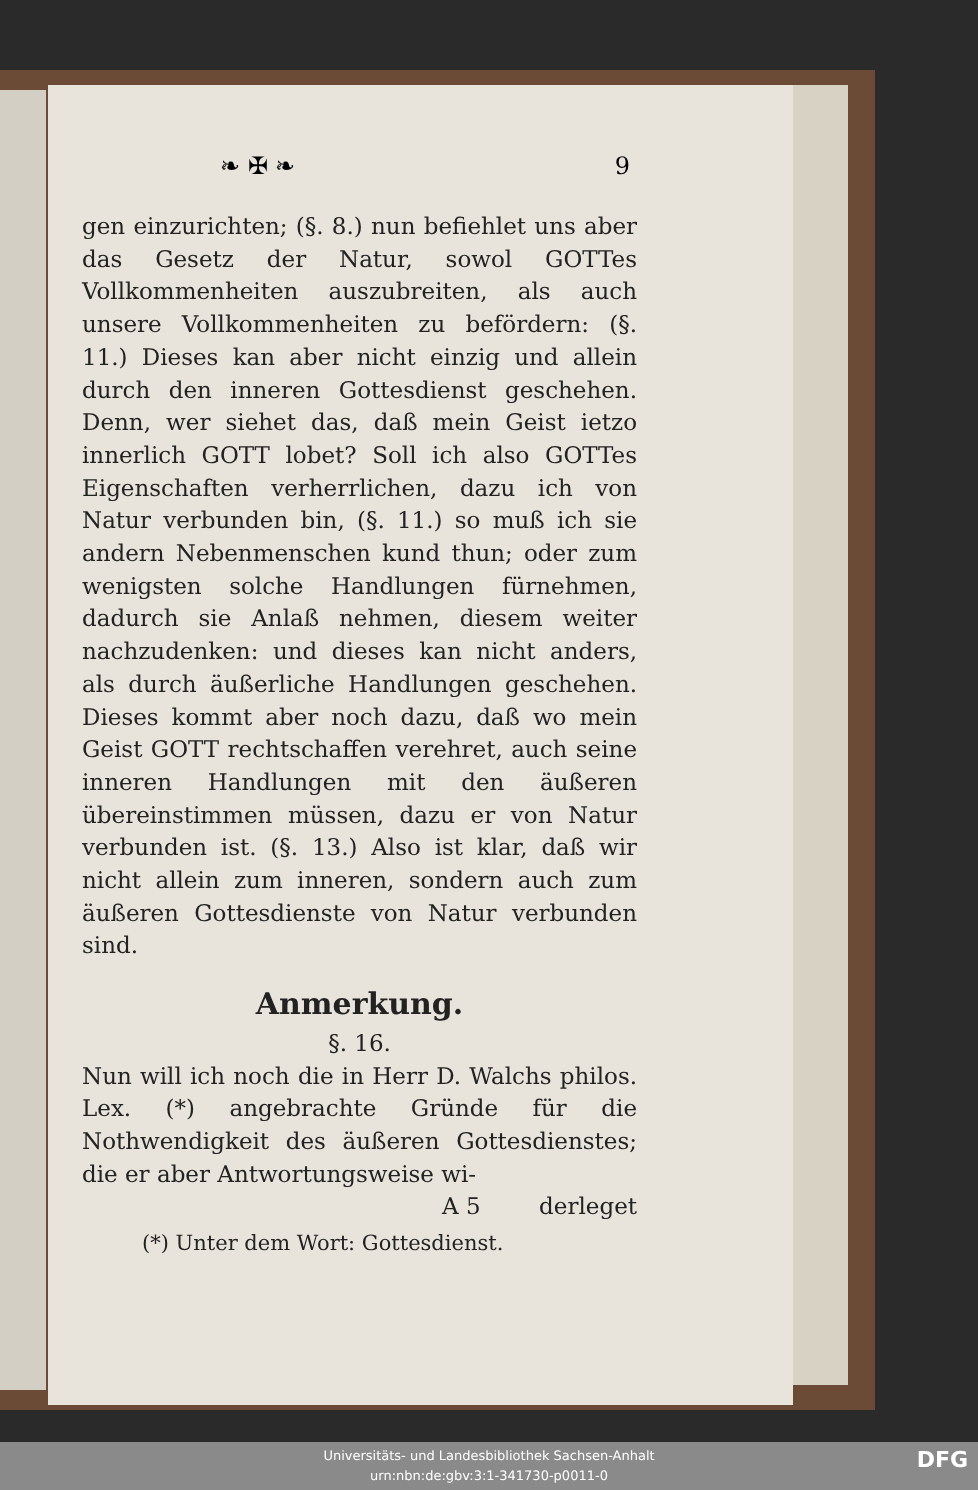❧ ✠ ❧ 9
gen einzurichten; (§. 8.) nun befiehlet uns aber das Gesetz der Natur, sowol GOTTes Vollkommenheiten auszubreiten, als auch unsere Vollkommenheiten zu befördern: (§. 11.) Dieses kan aber nicht einzig und allein durch den inneren Gottesdienst geschehen. Denn, wer siehet das, daß mein Geist ietzo innerlich GOTT lobet? Soll ich also GOTTes Eigenschaften verherrlichen, dazu ich von Natur verbunden bin, (§. 11.) so muß ich sie andern Nebenmenschen kund thun; oder zum wenigsten solche Handlungen fürnehmen, dadurch sie Anlaß nehmen, diesem weiter nachzudenken: und dieses kan nicht anders, als durch äußerliche Handlungen geschehen. Dieses kommt aber noch dazu, daß wo mein Geist GOTT rechtschaffen verehret, auch seine inneren Handlungen mit den äußeren übereinstimmen müssen, dazu er von Natur verbunden ist. (§. 13.) Also ist klar, daß wir nicht allein zum inneren, sondern auch zum äußeren Gottesdienste von Natur verbunden sind.
Anmerkung.
§. 16.
Nun will ich noch die in Herr D. Walchs philos. Lex. (*) angebrachte Gründe für die Nothwendigkeit des äußeren Gottesdienstes; die er aber Antwortungsweise wi-
A 5 derleget
(*) Unter dem Wort: Gottesdienst.
Universitäts- und Landesbibliothek Sachsen-Anhalt
urn:nbn:de:gbv:3:1-341730-p0011-0
DFG